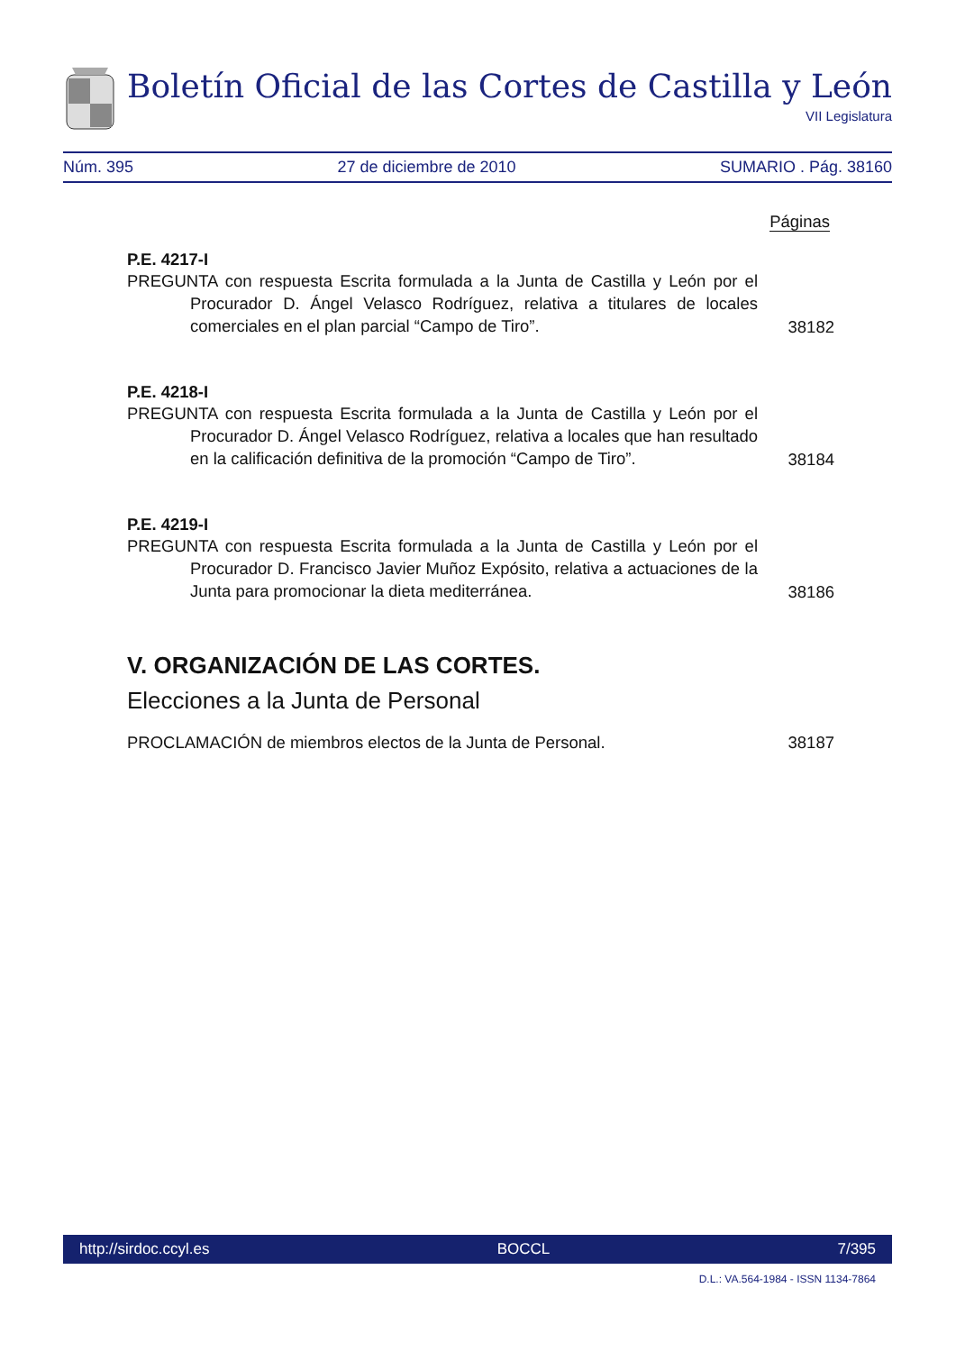Boletín Oficial de las Cortes de Castilla y León
VII Legislatura
Núm. 395 27 de diciembre de 2010 SUMARIO . Pág. 38160
Páginas
P.E. 4217-I
PREGUNTA con respuesta Escrita formulada a la Junta de Castilla y León por el Procurador D. Ángel Velasco Rodríguez, relativa a titulares de locales comerciales en el plan parcial “Campo de Tiro”.
38182
P.E. 4218-I
PREGUNTA con respuesta Escrita formulada a la Junta de Castilla y León por el Procurador D. Ángel Velasco Rodríguez, relativa a locales que han resultado en la calificación definitiva de la promoción “Campo de Tiro”.
38184
P.E. 4219-I
PREGUNTA con respuesta Escrita formulada a la Junta de Castilla y León por el Procurador D. Francisco Javier Muñoz Expósito, relativa a actuaciones de la Junta para promocionar la dieta mediterránea.
38186
V. ORGANIZACIÓN DE LAS CORTES.
Elecciones a la Junta de Personal
PROCLAMACIÓN de miembros electos de la Junta de Personal. 38187
http://sirdoc.ccyl.es BOCCL 7/395
D.L.: VA.564-1984 - ISSN 1134-7864